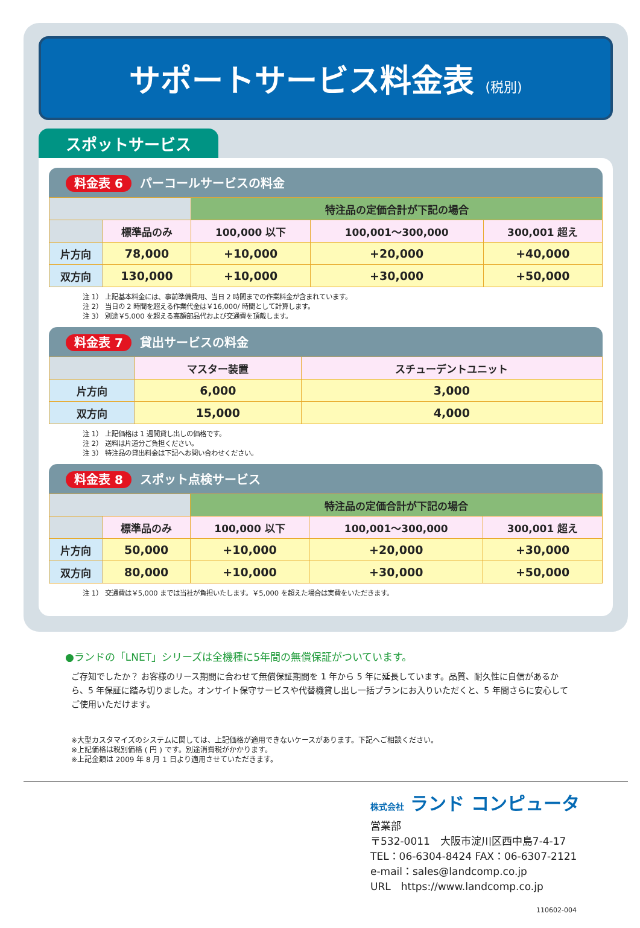サポートサービス料金表 (税別)
スポットサービス
料金表 6 パーコールサービスの料金
| | | 特注品の定価合計が下記の場合 | | |
| | 標準品のみ | 100,000 以下 | 100,001～300,000 | 300,001 超え |
| 片方向 | 78,000 | +10,000 | +20,000 | +40,000 |
| 双方向 | 130,000 | +10,000 | +30,000 | +50,000 |
注 1） 上記基本料金には、事前準備費用、当日 2 時間までの作業料金が含まれています。
注 2） 当日の 2 時間を超える作業代金は￥16,000/ 時間として計算します。
注 3） 別途￥5,000 を超える高額部品代および交通費を頂戴します。
料金表 7 貸出サービスの料金
| | マスター装置 | スチューデントユニット |
| 片方向 | 6,000 | 3,000 |
| 双方向 | 15,000 | 4,000 |
注 1） 上記価格は 1 週間貸し出しの価格です。
注 2） 送料は片道分ご負担ください。
注 3） 特注品の貸出料金は下記へお問い合わせください。
料金表 8 スポット点検サービス
| | | 特注品の定価合計が下記の場合 | | |
| | 標準品のみ | 100,000 以下 | 100,001～300,000 | 300,001 超え |
| 片方向 | 50,000 | +10,000 | +20,000 | +30,000 |
| 双方向 | 80,000 | +10,000 | +30,000 | +50,000 |
注 1） 交通費は￥5,000 までは当社が負担いたします。￥5,000 を超えた場合は実費をいただきます。
●ランドの「LNET」シリーズは全機種に5年間の無償保証がついています。
ご存知でしたか？ お客様のリース期間に合わせて無償保証期間を 1 年から 5 年に延長しています。品質、耐久性に自信があるから、5 年保証に踏み切りました。オンサイト保守サービスや代替機貸し出し一括プランにお入りいただくと、5 年間さらに安心してご使用いただけます。
※大型カスタマイズのシステムに関しては、上記価格が適用できないケースがあります。下記へご相談ください。
※上記価格は税別価格 ( 円 ) です。別途消費税がかかります。
※上記金額は 2009 年 8 月 1 日より適用させていただきます。
株式会社 ランド コンピュータ
営業部
〒532-0011　大阪市淀川区西中島7-4-17
TEL：06-6304-8424 FAX：06-6307-2121
e-mail：sales@landcomp.co.jp
URL　https://www.landcomp.co.jp
110602-004